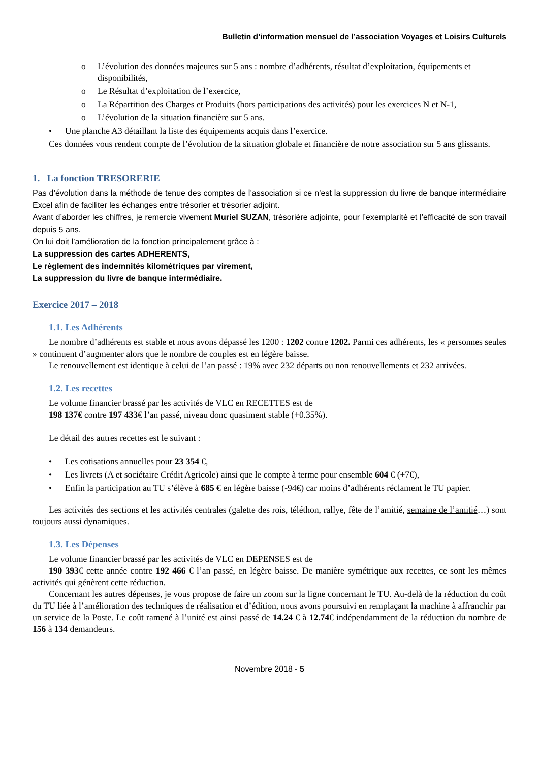Bulletin d’information mensuel de l’association Voyages et Loisirs Culturels
o L’évolution des données majeures sur 5 ans : nombre d’adhérents, résultat d’exploitation, équipements et disponibilités,
o Le Résultat d’exploitation de l’exercice,
o La Répartition des Charges et Produits (hors participations des activités) pour les exercices N et N-1,
o L’évolution de la situation financière sur 5 ans.
• Une planche A3 détaillant la liste des équipements acquis dans l’exercice.
Ces données vous rendent compte de l’évolution de la situation globale et financière de notre association sur 5 ans glissants.
1. La fonction TRESORERIE
Pas d’évolution dans la méthode de tenue des comptes de l’association si ce n’est la suppression du livre de banque intermédiaire Excel afin de faciliter les échanges entre trésorier et trésorier adjoint.
Avant d’aborder les chiffres, je remercie vivement Muriel SUZAN, trésorière adjointe, pour l’exemplarité et l’efficacité de son travail depuis 5 ans.
On lui doit l’amélioration de la fonction principalement grâce à :
La suppression des cartes ADHERENTS,
Le règlement des indemnités kilométriques par virement,
La suppression du livre de banque intermédiaire.
Exercice 2017 – 2018
1.1. Les Adhérents
Le nombre d’adhérents est stable et nous avons dépassé les 1200 : 1202 contre 1202. Parmi ces adhérents, les « personnes seules » continuent d’augmenter alors que le nombre de couples est en légère baisse.
Le renouvellement est identique à celui de l’an passé : 19% avec 232 départs ou non renouvellements et 232 arrivées.
1.2. Les recettes
Le volume financier brassé par les activités de VLC en RECETTES est de
198 137€ contre 197 433€ l’an passé, niveau donc quasiment stable (+0.35%).
Le détail des autres recettes est le suivant :
• Les cotisations annuelles pour 23 354 €,
• Les livrets (A et sociétaire Crédit Agricole) ainsi que le compte à terme pour ensemble 604 € (+7€),
• Enfin la participation au TU s’élève à 685 € en légère baisse (-94€) car moins d’adhérents réclament le TU papier.
Les activités des sections et les activités centrales (galette des rois, téléthon, rallye, fête de l’amitié, semaine de l’amitié…) sont toujours aussi dynamiques.
1.3. Les Dépenses
Le volume financier brassé par les activités de VLC en DEPENSES est de
190 393€ cette année contre 192 466 € l’an passé, en légère baisse. De manière symétrique aux recettes, ce sont les mêmes activités qui génèrent cette réduction.
Concernant les autres dépenses, je vous propose de faire un zoom sur la ligne concernant le TU. Au-delà de la réduction du coût du TU liée à l’amélioration des techniques de réalisation et d’édition, nous avons poursuivi en remplaçant la machine à affranchir par un service de la Poste. Le coût ramené à l’unité est ainsi passé de 14.24 € à 12.74€ indépendamment de la réduction du nombre de 156 à 134 demandeurs.
Novembre 2018 - 5